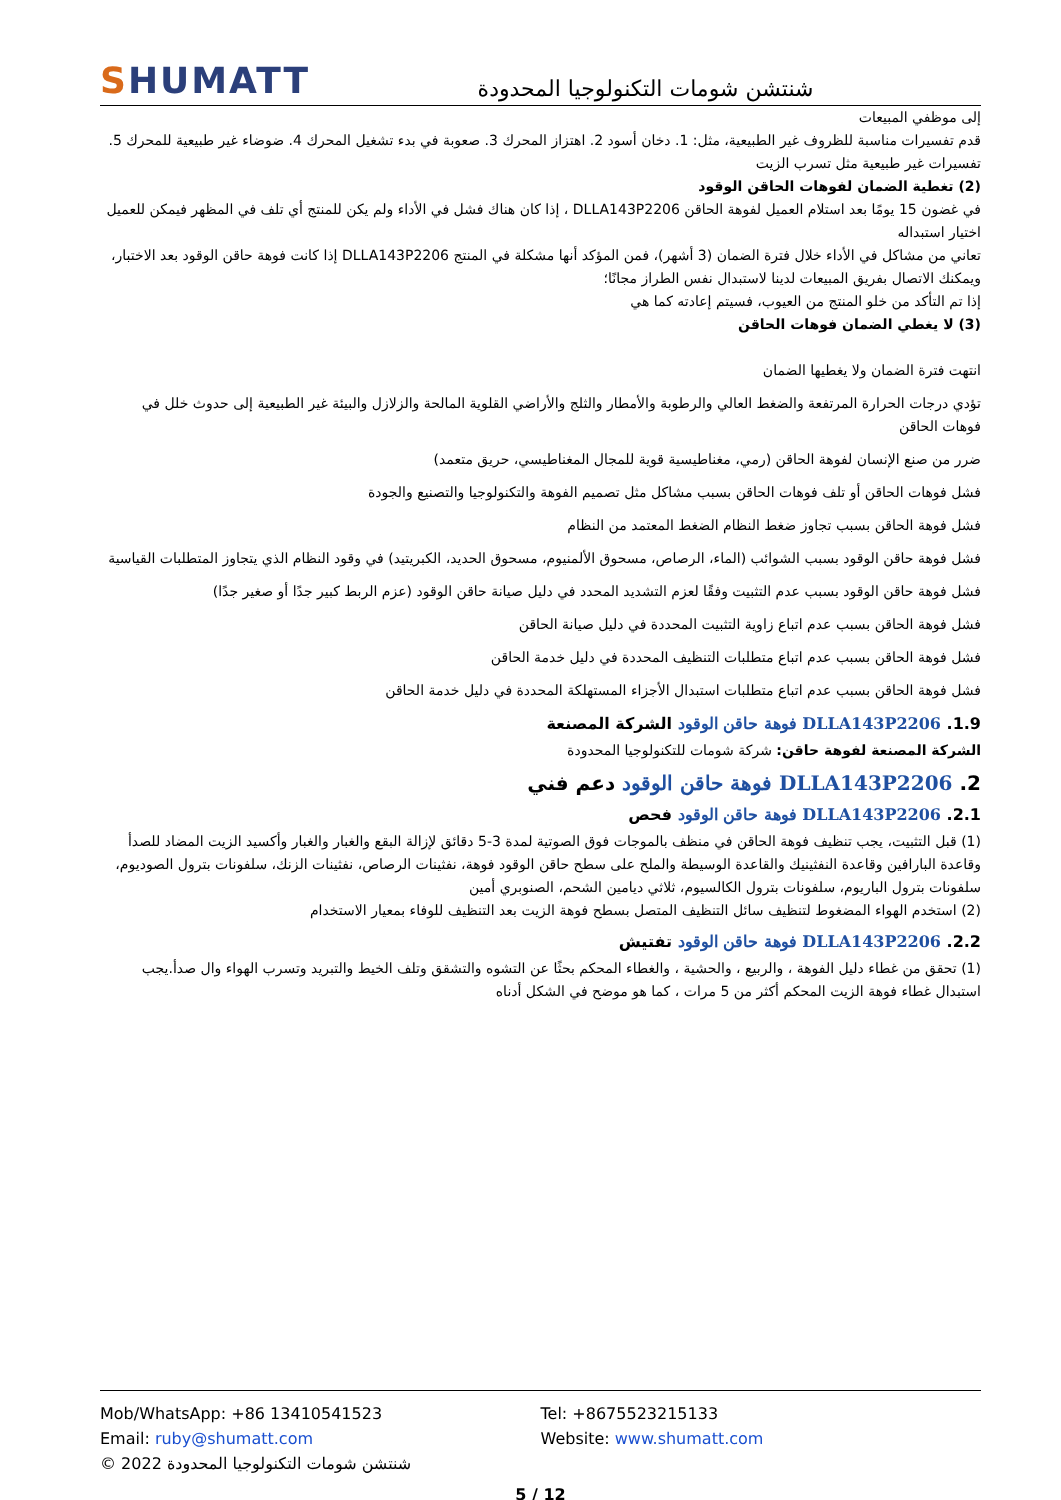SHUMATT
شنتشن شومات التكنولوجيا المحدودة
إلى موظفي المبيعات
قدم تفسيرات مناسبة للظروف غير الطبيعية، مثل: 1. دخان أسود 2. اهتزاز المحرك 3. صعوبة في بدء تشغيل المحرك 4. ضوضاء غير طبيعية للمحرك 5. تفسيرات غير طبيعية مثل تسرب الزيت
(2) تغطية الضمان لفوهات الحاقن الوقود
في غضون 15 يومًا بعد استلام العميل لفوهة الحاقن DLLA143P2206 ، إذا كان هناك فشل في الأداء ولم يكن للمنتج أي تلف في المظهر فيمكن للعميل اختيار استبداله
تعاني من مشاكل في الأداء خلال فترة الضمان (3 أشهر)، فمن المؤكد أنها مشكلة في المنتج DLLA143P2206 إذا كانت فوهة حاقن الوقود بعد الاختبار، ويمكنك الاتصال بفريق المبيعات لدينا لاستبدال نفس الطراز مجانًا؛
إذا تم التأكد من خلو المنتج من العيوب، فسيتم إعادته كما هي
(3) لا يغطي الضمان فوهات الحاقن
انتهت فترة الضمان ولا يغطيها الضمان
تؤدي درجات الحرارة المرتفعة والضغط العالي والرطوبة والأمطار والثلج والأراضي القلوية المالحة والزلازل والبيئة غير الطبيعية إلى حدوث خلل في فوهات الحاقن
ضرر من صنع الإنسان لفوهة الحاقن (رمي، مغناطيسية قوية للمجال المغناطيسي، حريق متعمد)
فشل فوهات الحاقن أو تلف فوهات الحاقن بسبب مشاكل مثل تصميم الفوهة والتكنولوجيا والتصنيع والجودة
فشل فوهة الحاقن بسبب تجاوز ضغط النظام الضغط المعتمد من النظام
فشل فوهة حاقن الوقود بسبب الشوائب (الماء، الرصاص، مسحوق الألمنيوم، مسحوق الحديد، الكبريتيد) في وقود النظام الذي يتجاوز المتطلبات القياسية
فشل فوهة حاقن الوقود بسبب عدم التثبيت وفقًا لعزم التشديد المحدد في دليل صيانة حاقن الوقود (عزم الربط كبير جدًا أو صغير جدًا)
فشل فوهة الحاقن بسبب عدم اتباع زاوية التثبيت المحددة في دليل صيانة الحاقن
فشل فوهة الحاقن بسبب عدم اتباع متطلبات التنظيف المحددة في دليل خدمة الحاقن
فشل فوهة الحاقن بسبب عدم اتباع متطلبات استبدال الأجزاء المستهلكة المحددة في دليل خدمة الحاقن
1.9. DLLA143P2206 فوهة حاقن الوقود الشركة المصنعة
الشركة المصنعة لفوهة حاقن: شركة شومات للتكنولوجيا المحدودة
2. DLLA143P2206 فوهة حاقن الوقود دعم فني
2.1. DLLA143P2206 فوهة حاقن الوقود فحص
(1) قبل التثبيت، يجب تنظيف فوهة الحاقن في منظف بالموجات فوق الصوتية لمدة 3-5 دقائق لإزالة البقع والغبار والغبار وأكسيد الزيت المضاد للصدأ وقاعدة البارافين وقاعدة النفثينيك والقاعدة الوسيطة والملح على سطح حاقن الوقود فوهة، نفثينات الرصاص، نفثينات الزنك، سلفونات بترول الصوديوم، سلفونات بترول الباريوم، سلفونات بترول الكالسيوم، ثلاثي ديامين الشحم، الصنوبري أمين
(2) استخدم الهواء المضغوط لتنظيف سائل التنظيف المتصل بسطح فوهة الزيت بعد التنظيف للوفاء بمعيار الاستخدام
2.2. DLLA143P2206 فوهة حاقن الوقود تفتيش
(1) تحقق من غطاء دليل الفوهة ، والربيع ، والحشية ، والغطاء المحكم بحثًا عن التشوه والتشقق وتلف الخيط والتبريد وتسرب الهواء وال صدأ.يجب استبدال غطاء فوهة الزيت المحكم أكثر من 5 مرات ، كما هو موضح في الشكل أدناه
Mob/WhatsApp: +86 13410541523 Tel: +8675523215133
Email: ruby@shumatt.com Website: www.shumatt.com
© 2022 شنتشن شومات التكنولوجيا المحدودة
5 / 12